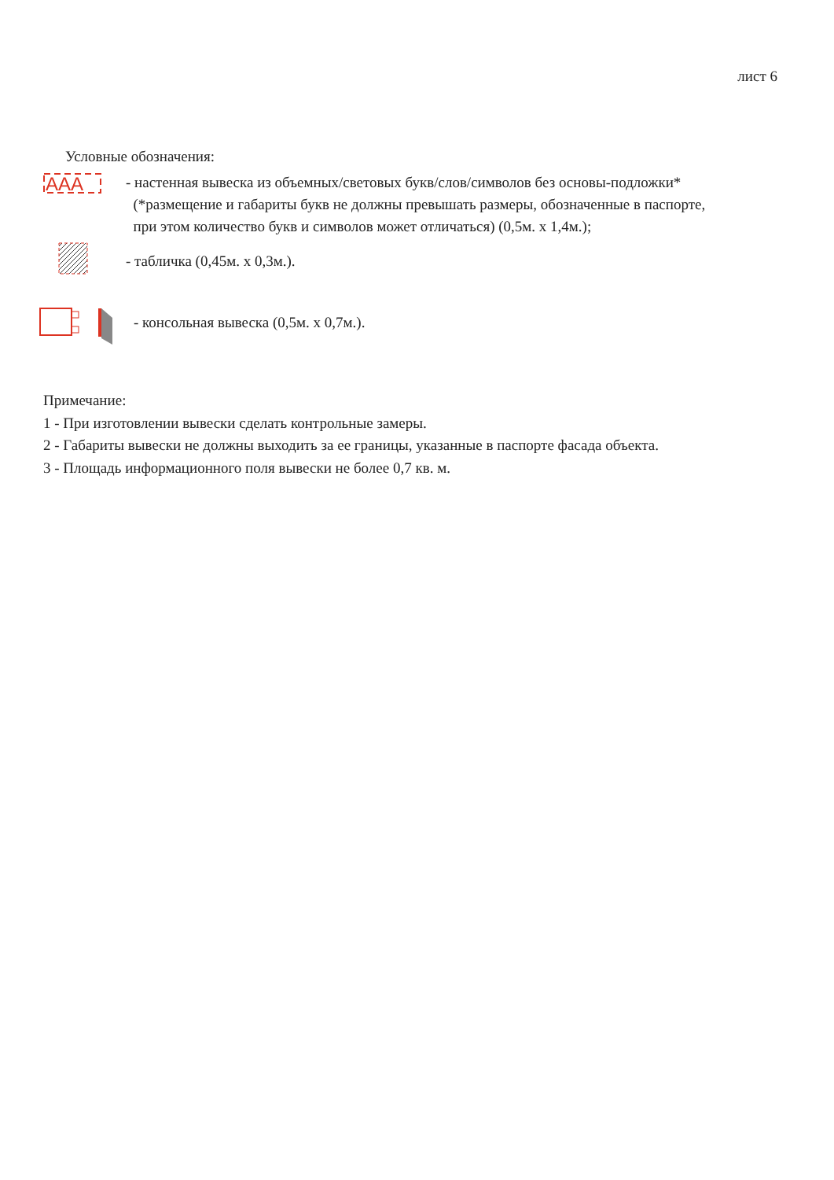лист 6
Условные обозначения:
AAA
- настенная вывеска из объемных/световых букв/слов/символов без основы-подложки*
(*размещение и габариты букв не должны превышать размеры, обозначенные в паспорте,
при этом количество букв и символов может отличаться) (0,5м. x 1,4м.);
- табличка (0,45м. x 0,3м.).
- консольная вывеска (0,5м. x 0,7м.).
Примечание:
1 - При изготовлении вывески сделать контрольные замеры.
2 - Габариты вывески не должны выходить за ее границы, указанные в паспорте фасада объекта.
3 - Площадь информационного поля вывески не более 0,7 кв. м.